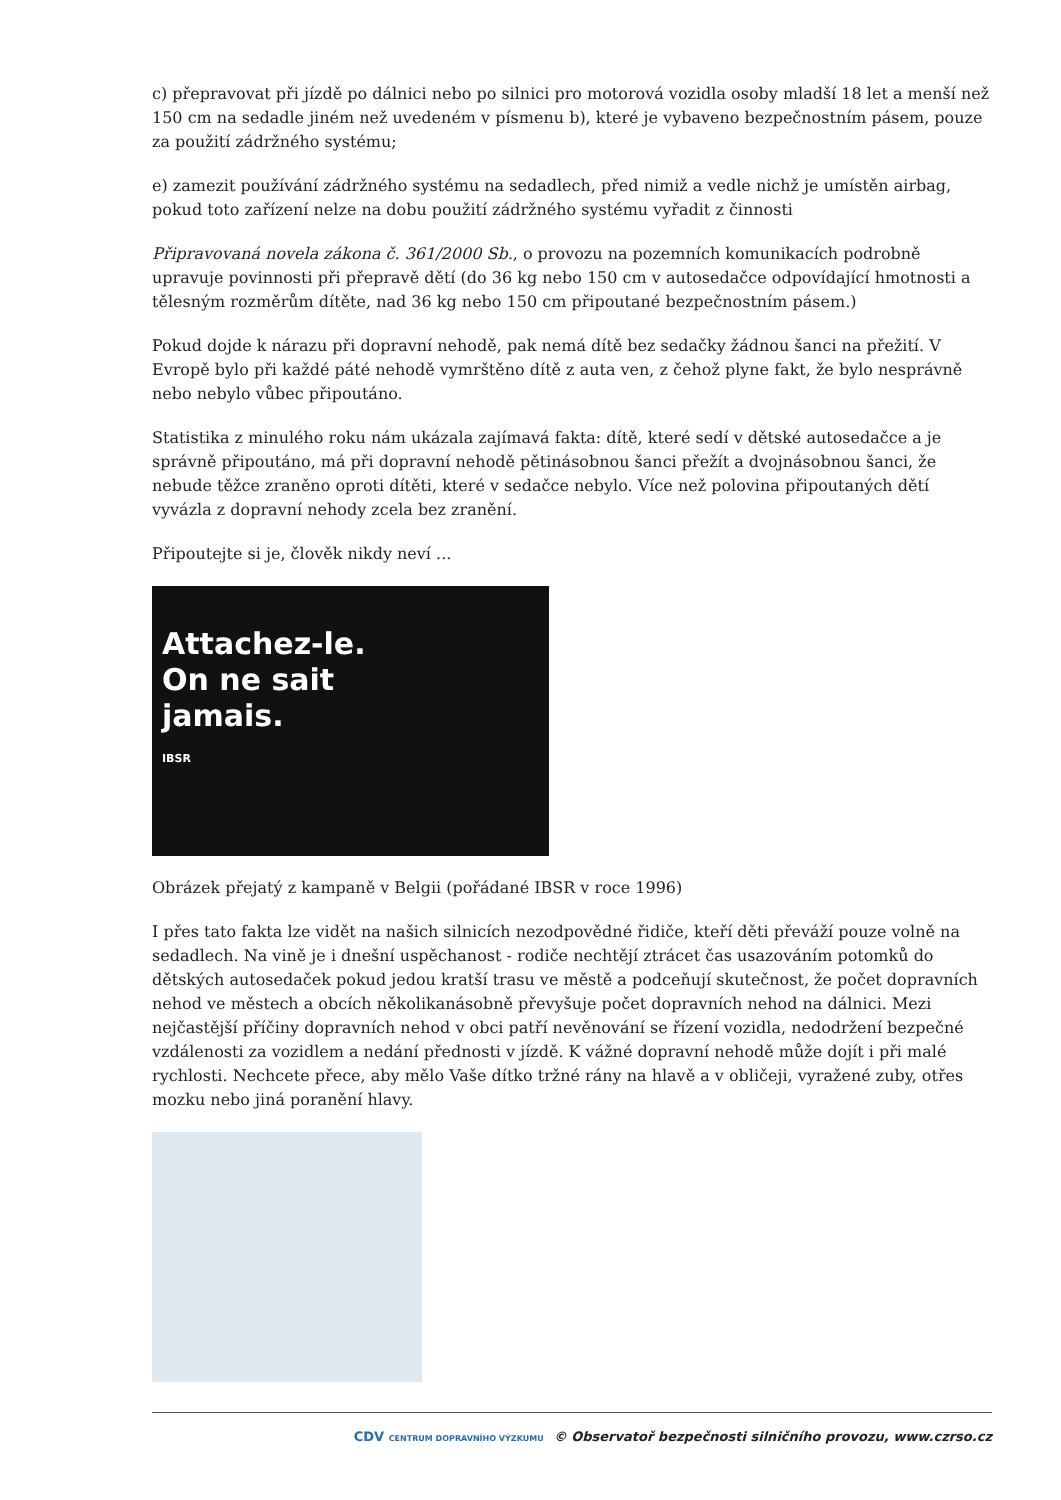c) přepravovat při jízdě po dálnici nebo po silnici pro motorová vozidla osoby mladší 18 let a menší než 150 cm na sedadle jiném než uvedeném v písmenu b), které je vybaveno bezpečnostním pásem, pouze za použití zádržného systému;
e) zamezit používání zádržného systému na sedadlech, před nimiž a vedle nichž je umístěn airbag, pokud toto zařízení nelze na dobu použití zádržného systému vyřadit z činnosti
Připravovaná novela zákona č. 361/2000 Sb., o provozu na pozemních komunikacích podrobně upravuje povinnosti při přepravě dětí (do 36 kg nebo 150 cm v autosedačce odpovídající hmotnosti a tělesným rozměrům dítěte, nad 36 kg nebo 150 cm připoutané bezpečnostním pásem.)
Pokud dojde k nárazu při dopravní nehodě, pak nemá dítě bez sedačky žádnou šanci na přežití. V Evropě bylo při každé páté nehodě vymrštěno dítě z auta ven, z čehož plyne fakt, že bylo nesprávně nebo nebylo vůbec připoutáno.
Statistika z minulého roku nám ukázala zajímavá fakta: dítě, které sedí v dětské autosedačce a je správně připoutáno, má při dopravní nehodě pětinásobnou šanci přežít a dvojnásobnou šanci, že nebude těžce zraněno oproti dítěti, které v sedačce nebylo. Více než polovina připoutaných dětí vyvázla z dopravní nehody zcela bez zranění.
Připoutejte si je, člověk nikdy neví ...
Attachez-le.
On ne sait
jamais.
IBSR
Obrázek přejatý z kampaně v Belgii (pořádané IBSR v roce 1996)
I přes tato fakta lze vidět na našich silnicích nezodpovědné řidiče, kteří děti převáží pouze volně na sedadlech. Na vině je i dnešní uspěchanost - rodiče nechtějí ztrácet čas usazováním potomků do dětských autosedaček pokud jedou kratší trasu ve městě a podceňují skutečnost, že počet dopravních nehod ve městech a obcích několikanásobně převyšuje počet dopravních nehod na dálnici. Mezi nejčastější příčiny dopravních nehod v obci patří nevěnování se řízení vozidla, nedodržení bezpečné vzdálenosti za vozidlem a nedání přednosti v jízdě. K vážné dopravní nehodě může dojít i při malé rychlosti. Nechcete přece, aby mělo Vaše dítko tržné rány na hlavě a v obličeji, vyražené zuby, otřes mozku nebo jiná poranění hlavy.
CDV CENTRUM DOPRAVNÍHO VÝZKUMU © Observatoř bezpečnosti silničního provozu, www.czrso.cz